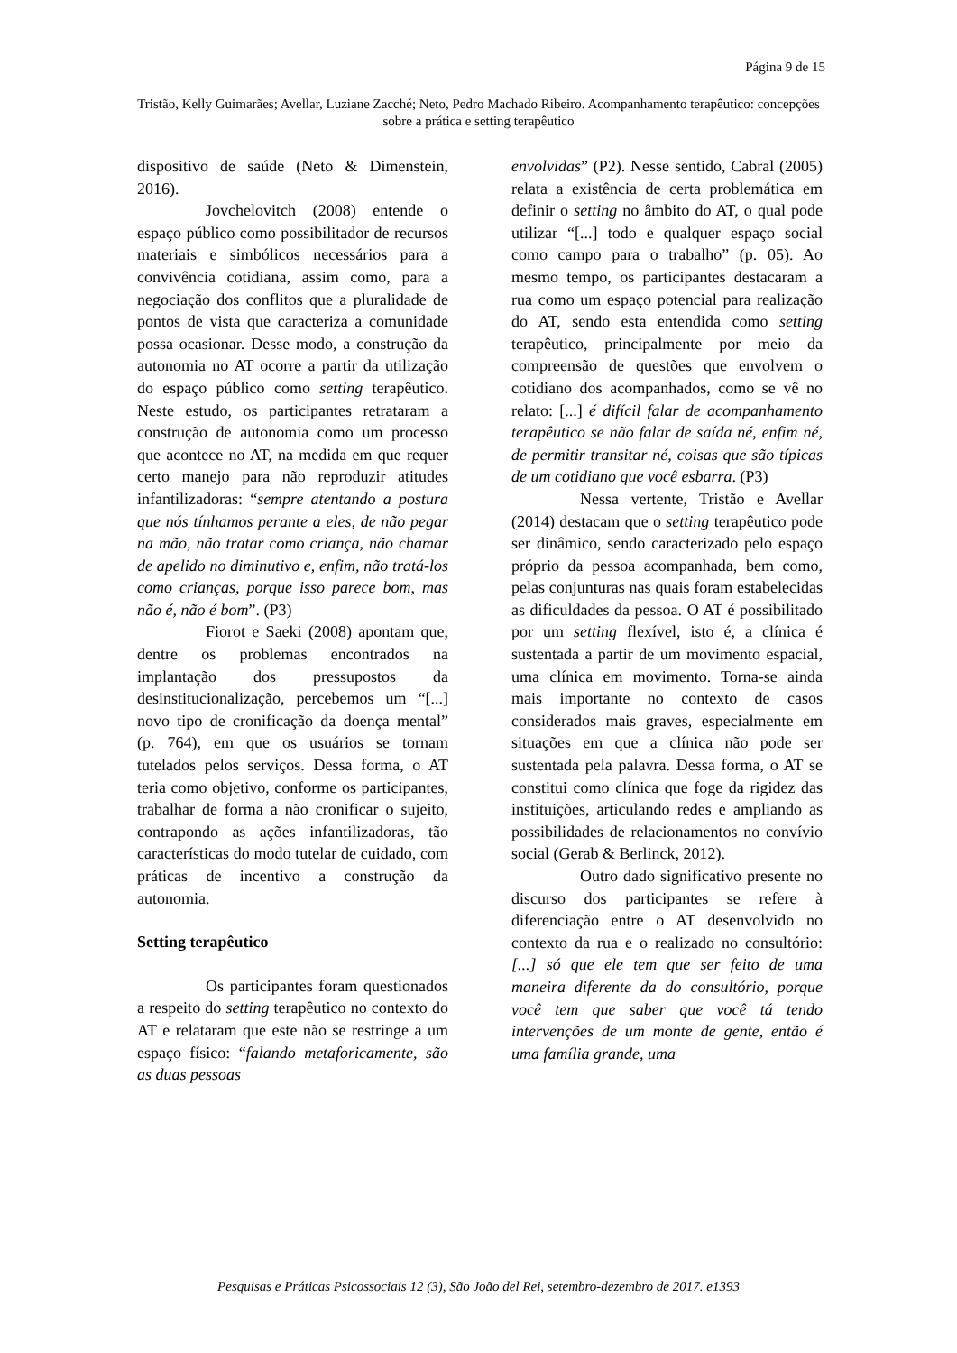Página 9 de 15
Tristão, Kelly Guimarães; Avellar, Luziane Zacché; Neto, Pedro Machado Ribeiro. Acompanhamento terapêutico: concepções sobre a prática e setting terapêutico
dispositivo de saúde (Neto & Dimenstein, 2016).
Jovchelovitch (2008) entende o espaço público como possibilitador de recursos materiais e simbólicos necessários para a convivência cotidiana, assim como, para a negociação dos conflitos que a pluralidade de pontos de vista que caracteriza a comunidade possa ocasionar. Desse modo, a construção da autonomia no AT ocorre a partir da utilização do espaço público como setting terapêutico. Neste estudo, os participantes retrataram a construção de autonomia como um processo que acontece no AT, na medida em que requer certo manejo para não reproduzir atitudes infantilizadoras: “sempre atentando a postura que nós tínhamos perante a eles, de não pegar na mão, não tratar como criança, não chamar de apelido no diminutivo e, enfim, não tratá-los como crianças, porque isso parece bom, mas não é, não é bom”. (P3)
Fiorot e Saeki (2008) apontam que, dentre os problemas encontrados na implantação dos pressupostos da desinstitucionalização, percebemos um “[...] novo tipo de cronificação da doença mental” (p. 764), em que os usuários se tornam tutelados pelos serviços. Dessa forma, o AT teria como objetivo, conforme os participantes, trabalhar de forma a não cronificar o sujeito, contrapondo as ações infantilizadoras, tão características do modo tutelar de cuidado, com práticas de incentivo a construção da autonomia.
Setting terapêutico
Os participantes foram questionados a respeito do setting terapêutico no contexto do AT e relataram que este não se restringe a um espaço físico: “falando metaforicamente, são as duas pessoas
envolvidas” (P2). Nesse sentido, Cabral (2005) relata a existência de certa problemática em definir o setting no âmbito do AT, o qual pode utilizar “[...] todo e qualquer espaço social como campo para o trabalho” (p. 05). Ao mesmo tempo, os participantes destacaram a rua como um espaço potencial para realização do AT, sendo esta entendida como setting terapêutico, principalmente por meio da compreensão de questões que envolvem o cotidiano dos acompanhados, como se vê no relato: [...] é difícil falar de acompanhamento terapêutico se não falar de saída né, enfim né, de permitir transitar né, coisas que são típicas de um cotidiano que você esbarra. (P3)
Nessa vertente, Tristão e Avellar (2014) destacam que o setting terapêutico pode ser dinâmico, sendo caracterizado pelo espaço próprio da pessoa acompanhada, bem como, pelas conjunturas nas quais foram estabelecidas as dificuldades da pessoa. O AT é possibilitado por um setting flexível, isto é, a clínica é sustentada a partir de um movimento espacial, uma clínica em movimento. Torna-se ainda mais importante no contexto de casos considerados mais graves, especialmente em situações em que a clínica não pode ser sustentada pela palavra. Dessa forma, o AT se constitui como clínica que foge da rigidez das instituições, articulando redes e ampliando as possibilidades de relacionamentos no convívio social (Gerab & Berlinck, 2012).
Outro dado significativo presente no discurso dos participantes se refere à diferenciação entre o AT desenvolvido no contexto da rua e o realizado no consultório: [...] só que ele tem que ser feito de uma maneira diferente da do consultório, porque você tem que saber que você tá tendo intervenções de um monte de gente, então é uma família grande, uma
Pesquisas e Práticas Psicossociais 12 (3), São João del Rei, setembro-dezembro de 2017. e1393